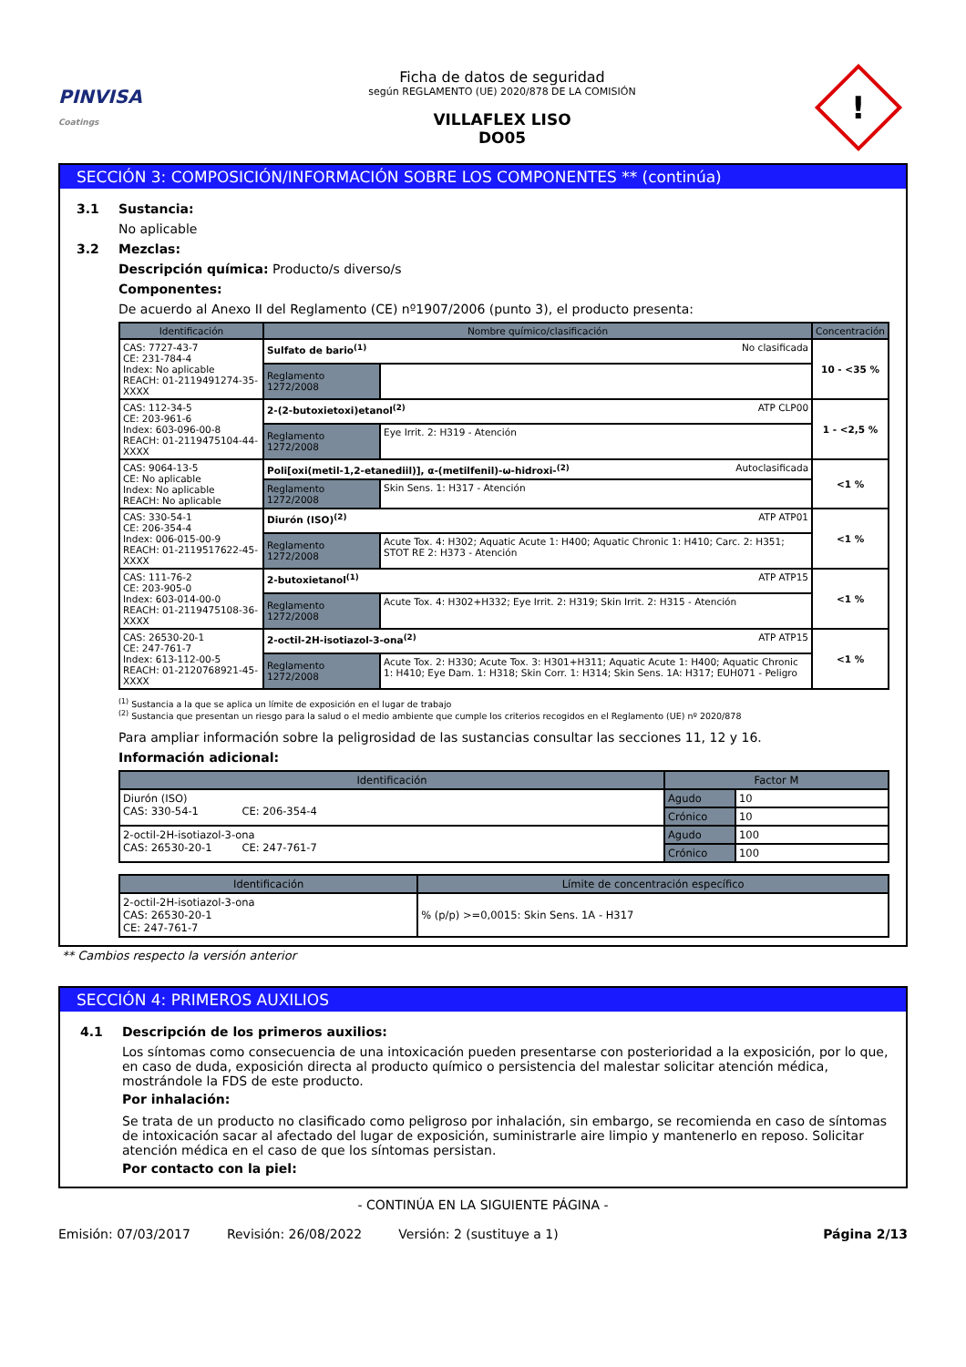PINVISA
Coatings
Ficha de datos de seguridad
según REGLAMENTO (UE) 2020/878 DE LA COMISIÓN
VILLAFLEX LISO
DO05
!
SECCIÓN 3: COMPOSICIÓN/INFORMACIÓN SOBRE LOS COMPONENTES ** (continúa)
3.1 Sustancia:
No aplicable
3.2 Mezclas:
Descripción química: Producto/s diverso/s
Componentes:
De acuerdo al Anexo II del Reglamento (CE) nº1907/2006 (punto 3), el producto presenta:
| Identificación | Nombre químico/clasificación | | Concentración |
| --- | --- | --- | --- |
| CAS: 7727-43-7 CE: 231-784-4 Index: No aplicable REACH: 01-2119491274-35-XXXX | Sulfato de bario<sup>(1)</sup> No clasificada | | 10 - <35 % |
| | Reglamento 1272/2008 | | |
| CAS: 112-34-5 CE: 203-961-6 Index: 603-096-00-8 REACH: 01-2119475104-44-XXXX | 2-(2-butoxietoxi)etanol<sup>(2)</sup> ATP CLP00 | | 1 - <2,5 % |
| | Reglamento 1272/2008 | Eye Irrit. 2: H319 - Atención | |
| CAS: 9064-13-5 CE: No aplicable Index: No aplicable REACH: No aplicable | Poli[oxi(metil-1,2-etanediil)], α-(metilfenil)-ω-hidroxi-<sup>(2)</sup> Autoclasificada | | <1 % |
| | Reglamento 1272/2008 | Skin Sens. 1: H317 - Atención | |
| CAS: 330-54-1 CE: 206-354-4 Index: 006-015-00-9 REACH: 01-2119517622-45-XXXX | Diurón (ISO)<sup>(2)</sup> ATP ATP01 | | <1 % |
| | Reglamento 1272/2008 | Acute Tox. 4: H302; Aquatic Acute 1: H400; Aquatic Chronic 1: H410; Carc. 2: H351; STOT RE 2: H373 - Atención | |
| CAS: 111-76-2 CE: 203-905-0 Index: 603-014-00-0 REACH: 01-2119475108-36-XXXX | 2-butoxietanol<sup>(1)</sup> ATP ATP15 | | <1 % |
| | Reglamento 1272/2008 | Acute Tox. 4: H302+H332; Eye Irrit. 2: H319; Skin Irrit. 2: H315 - Atención | |
| CAS: 26530-20-1 CE: 247-761-7 Index: 613-112-00-5 REACH: 01-2120768921-45-XXXX | 2-octil-2H-isotiazol-3-ona<sup>(2)</sup> ATP ATP15 | | <1 % |
| | Reglamento 1272/2008 | Acute Tox. 2: H330; Acute Tox. 3: H301+H311; Aquatic Acute 1: H400; Aquatic Chronic 1: H410; Eye Dam. 1: H318; Skin Corr. 1: H314; Skin Sens. 1A: H317; EUH071 - Peligro | |
<sup>(1)</sup> Sustancia a la que se aplica un límite de exposición en el lugar de trabajo
<sup>(2)</sup> Sustancia que presentan un riesgo para la salud o el medio ambiente que cumple los criterios recogidos en el Reglamento (UE) nº 2020/878
Para ampliar información sobre la peligrosidad de las sustancias consultar las secciones 11, 12 y 16.
Información adicional:
| Identificación | Factor M | |
| --- | --- | --- |
| Diurón (ISO) CAS: 330-54-1 CE: 206-354-4 | Agudo | 10 |
| | Crónico | 10 |
| 2-octil-2H-isotiazol-3-ona CAS: 26530-20-1 CE: 247-761-7 | Agudo | 100 |
| | Crónico | 100 |
| Identificación | Límite de concentración específico |
| --- | --- |
| 2-octil-2H-isotiazol-3-ona CAS: 26530-20-1 CE: 247-761-7 | % (p/p) >=0,0015: Skin Sens. 1A - H317 |
** Cambios respecto la versión anterior
SECCIÓN 4: PRIMEROS AUXILIOS
4.1 Descripción de los primeros auxilios:
Los síntomas como consecuencia de una intoxicación pueden presentarse con posterioridad a la exposición, por lo que, en caso de duda, exposición directa al producto químico o persistencia del malestar solicitar atención médica, mostrándole la FDS de este producto.
Por inhalación:
Se trata de un producto no clasificado como peligroso por inhalación, sin embargo, se recomienda en caso de síntomas de intoxicación sacar al afectado del lugar de exposición, suministrarle aire limpio y mantenerlo en reposo. Solicitar atención médica en el caso de que los síntomas persistan.
Por contacto con la piel:
- CONTINÚA EN LA SIGUIENTE PÁGINA -
Emisión: 07/03/2017 Revisión: 26/08/2022 Versión: 2 (sustituye a 1) Página 2/13